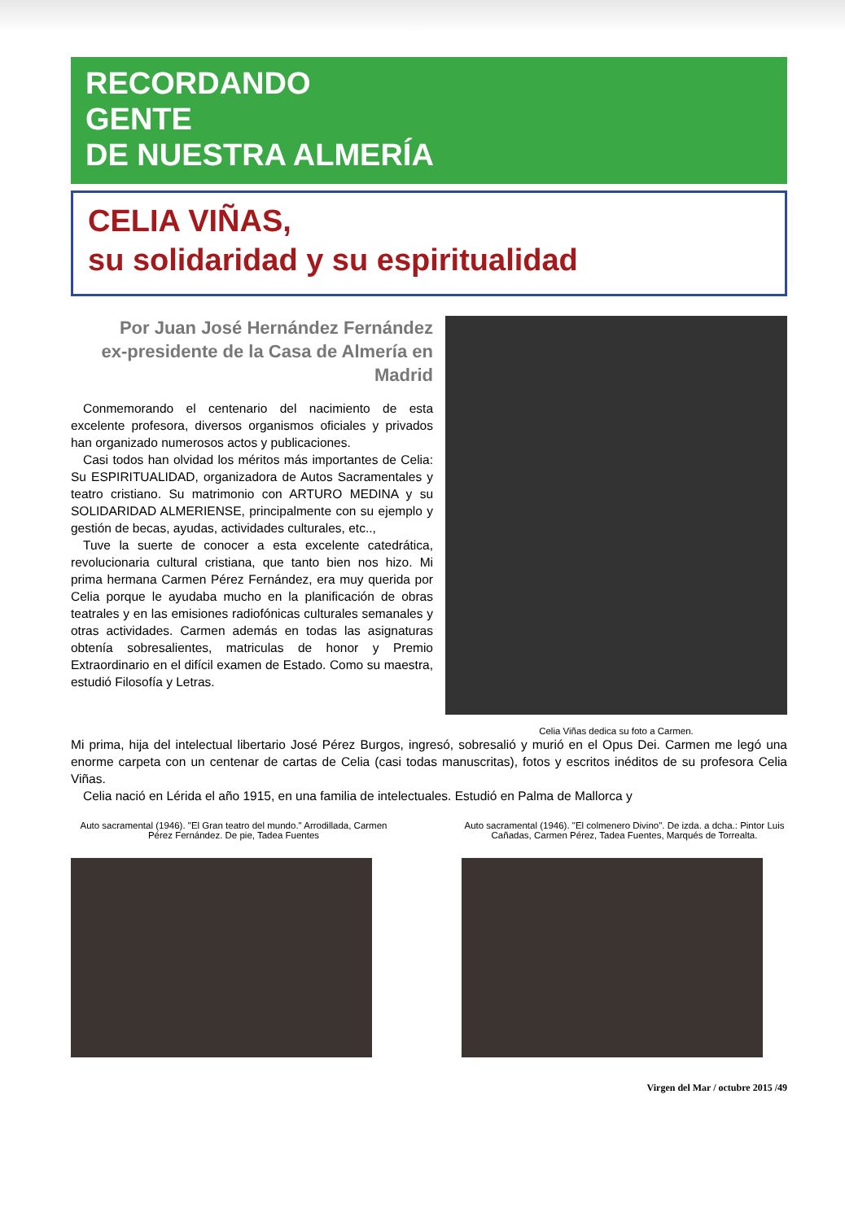RECORDANDO
GENTE
DE NUESTRA ALMERÍA
CELIA VIÑAS,
su solidaridad y su espiritualidad
Por Juan José Hernández Fernández
ex-presidente de la Casa de Almería en Madrid
Conmemorando el centenario del nacimiento de esta excelente profesora, diversos organismos oficiales y privados han organizado numerosos actos y publicaciones.
Casi todos han olvidad los méritos más importantes de Celia: Su ESPIRITUALIDAD, organizadora de Autos Sacramentales y teatro cristiano. Su matrimonio con ARTURO MEDINA y su SOLIDARIDAD ALMERIENSE, principalmente con su ejemplo y gestión de becas, ayudas, actividades culturales, etc..,
Tuve la suerte de conocer a esta excelente catedrática, revolucionaria cultural cristiana, que tanto bien nos hizo. Mi prima hermana Carmen Pérez Fernández, era muy querida por Celia porque le ayudaba mucho en la planificación de obras teatrales y en las emisiones radiofónicas culturales semanales y otras actividades. Carmen además en todas las asignaturas obtenía sobresalientes, matriculas de honor y Premio Extraordinario en el difícil examen de Estado. Como su maestra, estudió Filosofía y Letras.
Celia Viñas dedica su foto a Carmen.
Mi prima, hija del intelectual libertario José Pérez Burgos, ingresó, sobresalió y murió en el Opus Dei. Carmen me legó una enorme carpeta con un centenar de cartas de Celia (casi todas manuscritas), fotos y escritos inéditos de su profesora Celia Viñas.
Celia nació en Lérida el año 1915, en una familia de intelectuales. Estudió en Palma de Mallorca y
Auto sacramental (1946). "El Gran teatro del mundo." Arrodillada, Carmen Pérez Fernández. De pie, Tadea Fuentes
Auto sacramental (1946). "El colmenero Divino". De izda. a dcha.: Pintor Luis Cañadas, Carmen Pérez, Tadea Fuentes, Marqués de Torrealta.
Virgen del Mar / octubre 2015 /49